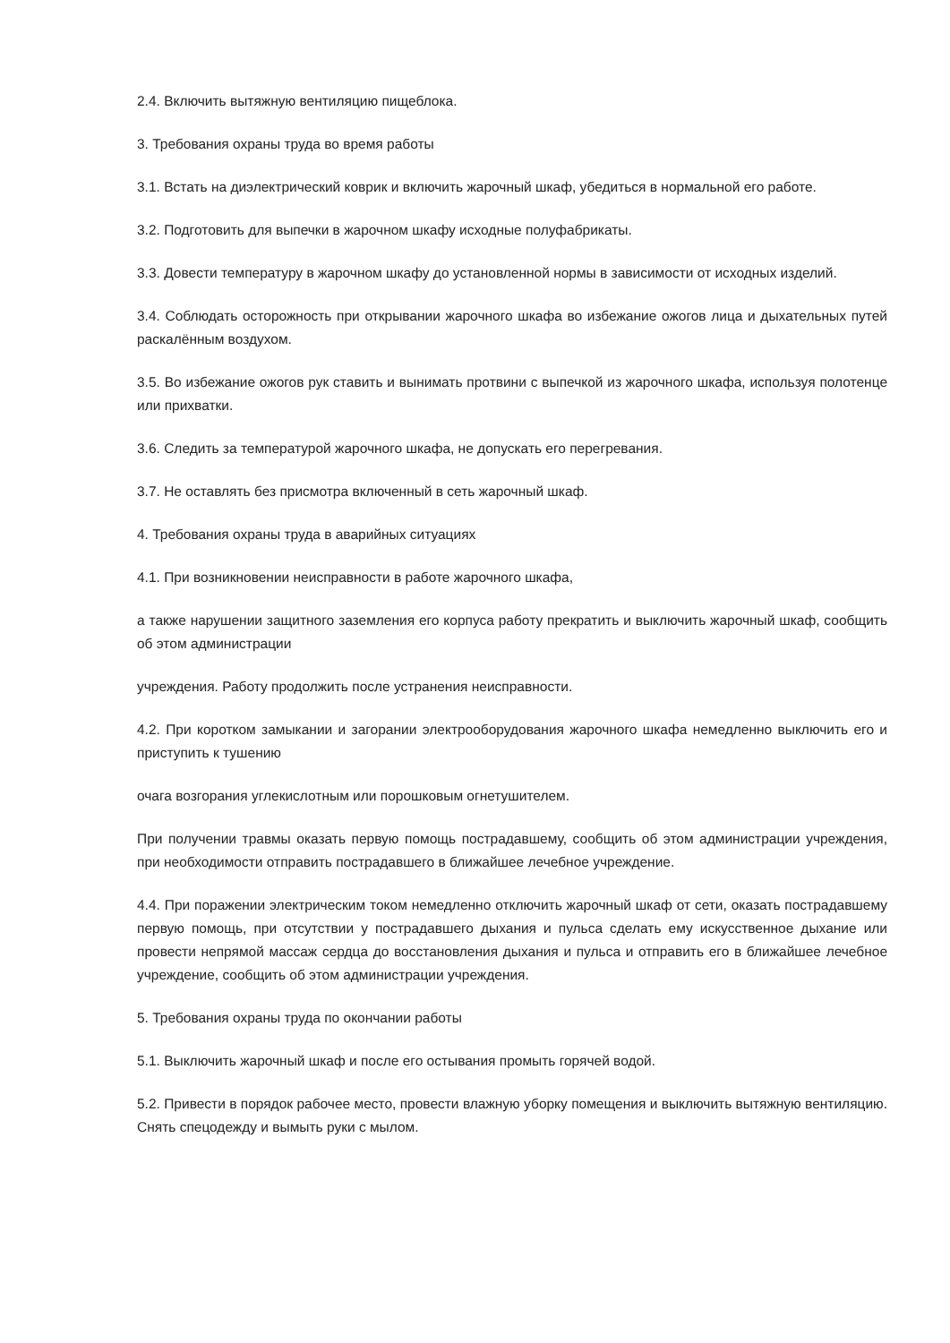2.4. Включить вытяжную вентиляцию пищеблока.
3. Требования охраны труда во время работы
3.1. Встать на диэлектрический коврик и включить жарочный шкаф, убедиться в нормальной его работе.
3.2. Подготовить для выпечки в жарочном шкафу исходные полуфабрикаты.
3.3. Довести температуру в жарочном шкафу до установленной нормы в зависимости от исходных изделий.
3.4. Соблюдать осторожность при открывании жарочного шкафа во избежание ожогов лица и дыхательных путей раскалённым воздухом.
3.5. Во избежание ожогов рук ставить и вынимать протвини с выпечкой из жарочного шкафа, используя полотенце или прихватки.
3.6. Следить за температурой жарочного шкафа, не допускать его перегревания.
3.7. Не оставлять без присмотра включенный в сеть жарочный шкаф.
4. Требования охраны труда в аварийных ситуациях
4.1. При возникновении неисправности в работе жарочного шкафа,
а также нарушении защитного заземления его корпуса работу прекратить и выключить жарочный шкаф, сообщить об этом администрации
учреждения. Работу продолжить после устранения неисправности.
4.2. При коротком замыкании и загорании электрооборудования жарочного шкафа немедленно выключить его и приступить к тушению
очага возгорания углекислотным или порошковым огнетушителем.
При получении травмы оказать первую помощь пострадавшему, сообщить об этом администрации учреждения, при необходимости отправить пострадавшего в ближайшее лечебное учреждение.
4.4. При поражении электрическим током немедленно отключить жарочный шкаф от сети, оказать пострадавшему первую помощь, при отсутствии у пострадавшего дыхания и пульса сделать ему искусственное дыхание или провести непрямой массаж сердца до восстановления дыхания и пульса и отправить его в ближайшее лечебное учреждение, сообщить об этом администрации учреждения.
5. Требования охраны труда по окончании работы
5.1. Выключить жарочный шкаф и после его остывания промыть горячей водой.
5.2. Привести в порядок рабочее место, провести влажную уборку помещения и выключить вытяжную вентиляцию. Снять спецодежду и вымыть руки с мылом.